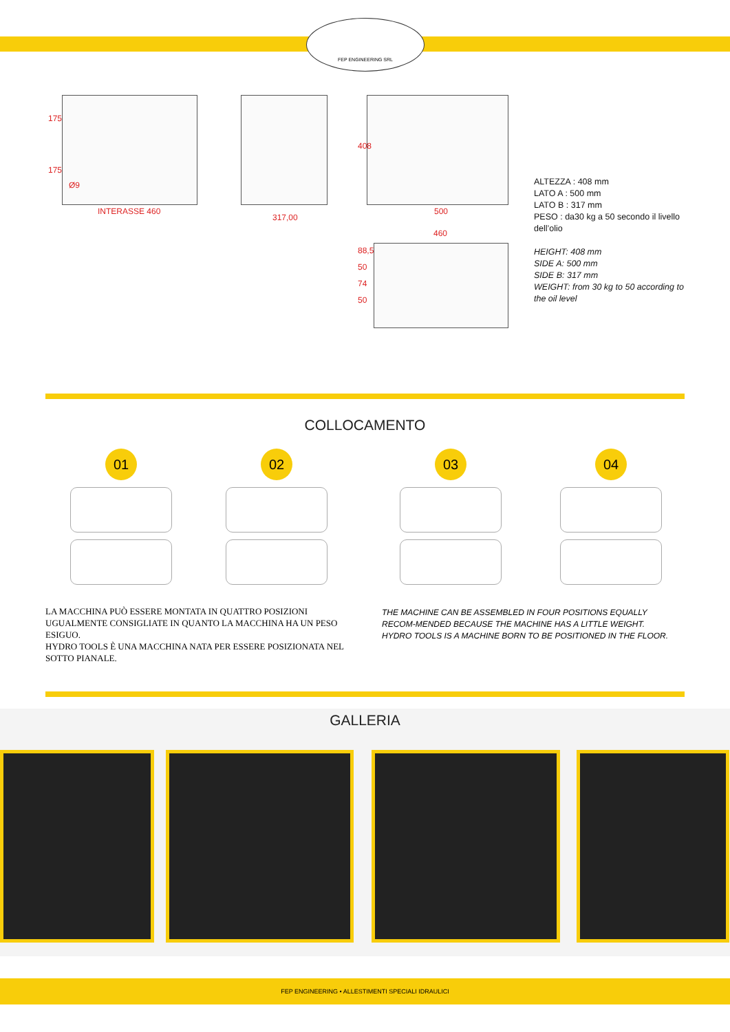FEP ENGINEERING SRL
175
175
Ø9
INTERASSE 460
317,00
408
500
460
88,5 50 74 50
ALTEZZA : 408 mm
LATO A : 500 mm
LATO B : 317 mm
PESO : da30 kg a 50 secondo il livello
dell’olio
HEIGHT: 408 mm
SIDE A: 500 mm
SIDE B: 317 mm
WEIGHT: from 30 kg to 50 according to
the oil level
COLLOCAMENTO
01 02 03 04
LA MACCHINA PUÒ ESSERE MONTATA IN QUATTRO POSIZIONI UGUALMENTE CONSIGLIATE IN QUANTO LA MACCHINA HA UN PESO ESIGUO.
HYDRO TOOLS È UNA MACCHINA NATA PER ESSERE POSIZIONATA NEL SOTTO PIANALE.
THE MACHINE CAN BE ASSEMBLED IN FOUR POSITIONS EQUALLY RECOM-MENDED BECAUSE THE MACHINE HAS A LITTLE WEIGHT.
HYDRO TOOLS IS A MACHINE BORN TO BE POSITIONED IN THE FLOOR.
GALLERIA
FEP ENGINEERING • ALLESTIMENTI SPECIALI IDRAULICI